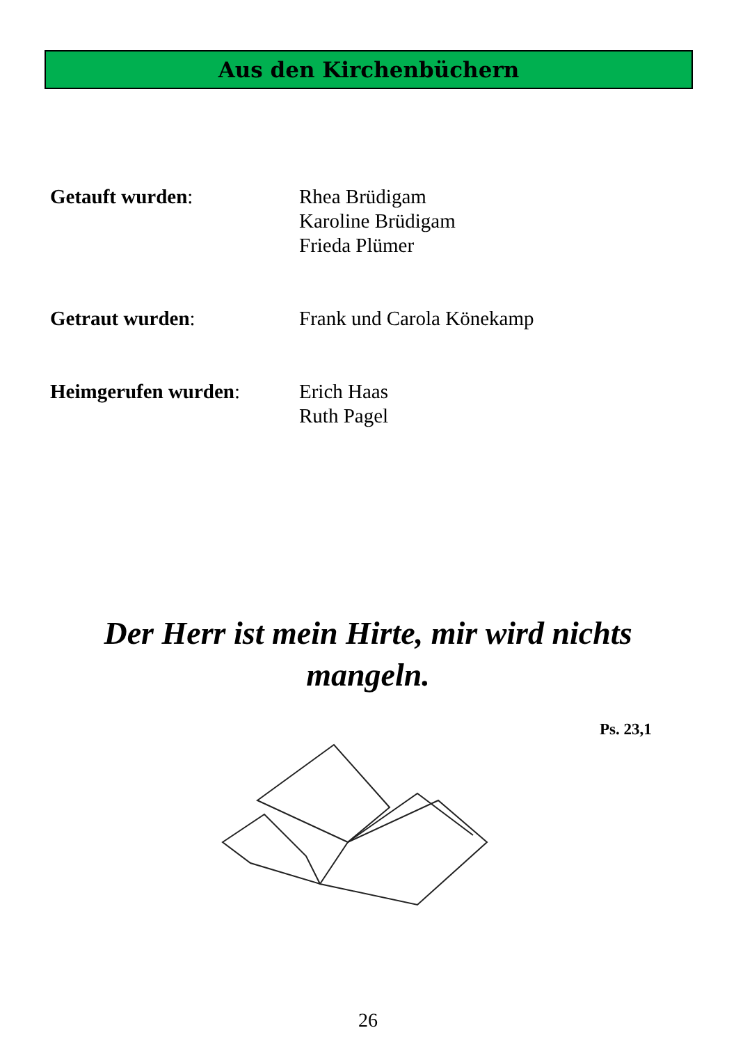Aus den Kirchenbüchern
Getauft wurden: Rhea Brüdigam
Karoline Brüdigam
Frieda Plümer
Getraut wurden: Frank und Carola Könekamp
Heimgerufen wurden: Erich Haas
Ruth Pagel
Der Herr ist mein Hirte, mir wird nichts mangeln.
Ps. 23,1
26